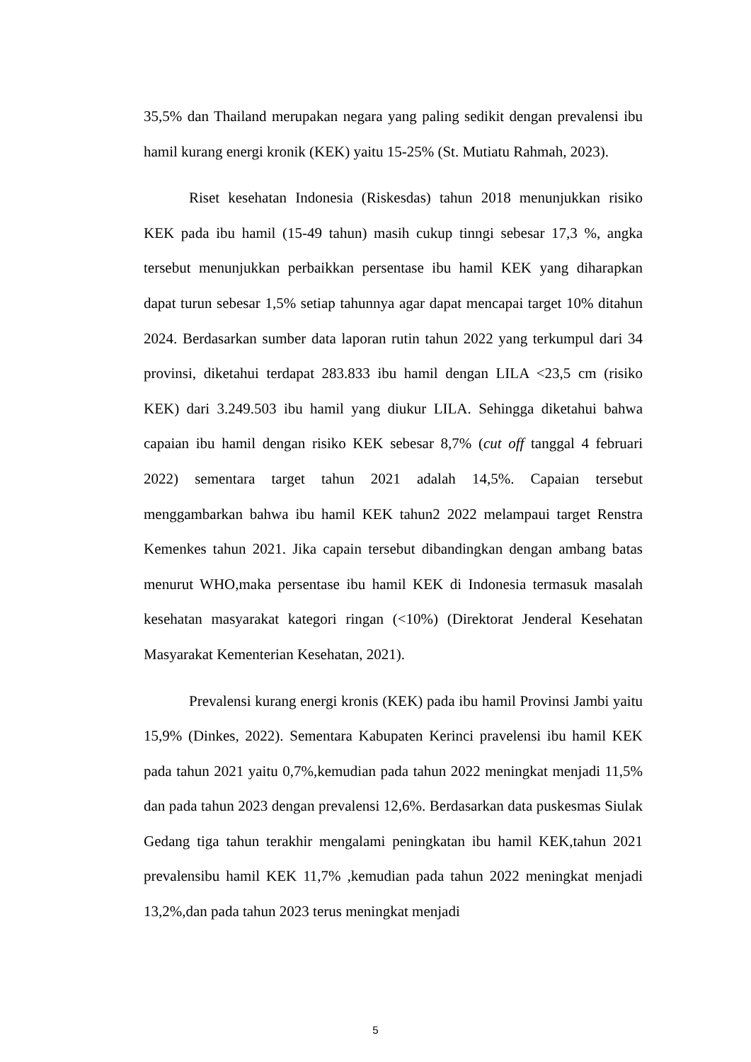35,5% dan Thailand merupakan negara yang paling sedikit dengan prevalensi ibu hamil kurang energi kronik (KEK) yaitu 15-25% (St. Mutiatu Rahmah, 2023).
Riset kesehatan Indonesia (Riskesdas) tahun 2018 menunjukkan risiko KEK pada ibu hamil (15-49 tahun) masih cukup tinngi sebesar 17,3 %, angka tersebut menunjukkan perbaikkan persentase ibu hamil KEK yang diharapkan dapat turun sebesar 1,5% setiap tahunnya agar dapat mencapai target 10% ditahun 2024. Berdasarkan sumber data laporan rutin tahun 2022 yang terkumpul dari 34 provinsi, diketahui terdapat 283.833 ibu hamil dengan LILA <23,5 cm (risiko KEK) dari 3.249.503 ibu hamil yang diukur LILA. Sehingga diketahui bahwa capaian ibu hamil dengan risiko KEK sebesar 8,7% (cut off tanggal 4 februari 2022) sementara target tahun 2021 adalah 14,5%. Capaian tersebut menggambarkan bahwa ibu hamil KEK tahun2 2022 melampaui target Renstra Kemenkes tahun 2021. Jika capain tersebut dibandingkan dengan ambang batas menurut WHO,maka persentase ibu hamil KEK di Indonesia termasuk masalah kesehatan masyarakat kategori ringan (<10%) (Direktorat Jenderal Kesehatan Masyarakat Kementerian Kesehatan, 2021).
Prevalensi kurang energi kronis (KEK) pada ibu hamil Provinsi Jambi yaitu 15,9% (Dinkes, 2022). Sementara Kabupaten Kerinci pravelensi ibu hamil KEK pada tahun 2021 yaitu 0,7%,kemudian pada tahun 2022 meningkat menjadi 11,5% dan pada tahun 2023 dengan prevalensi 12,6%. Berdasarkan data puskesmas Siulak Gedang tiga tahun terakhir mengalami peningkatan ibu hamil KEK,tahun 2021 prevalensibu hamil KEK 11,7% ,kemudian pada tahun 2022 meningkat menjadi 13,2%,dan pada tahun 2023 terus meningkat menjadi
5